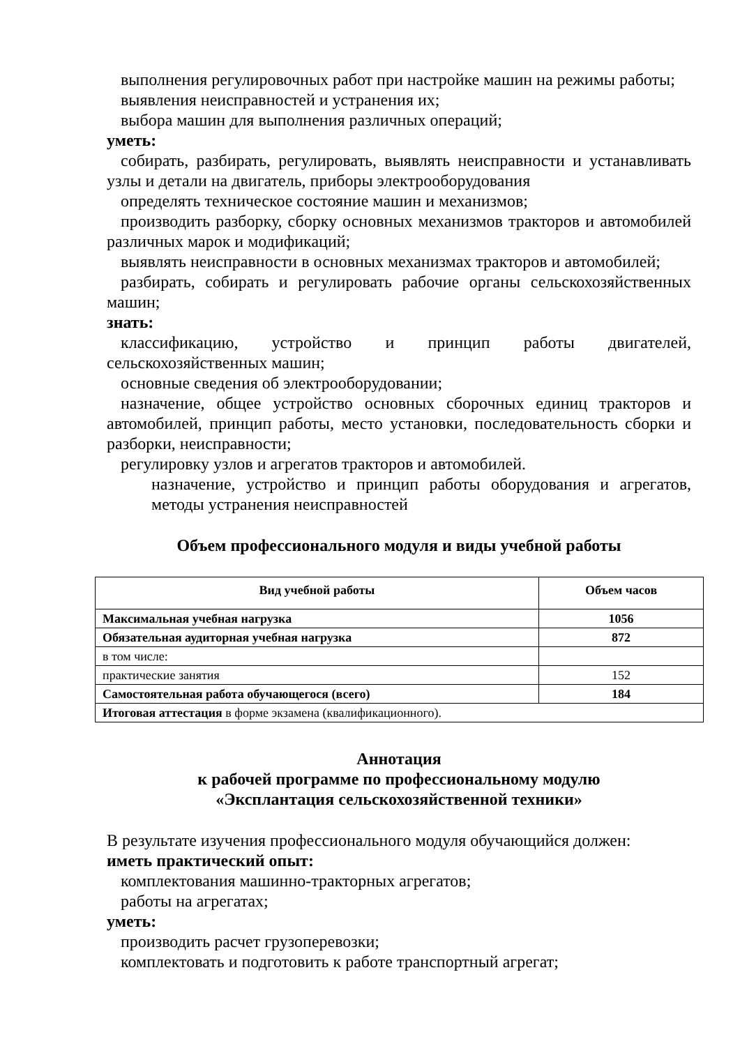выполнения регулировочных работ при настройке машин на режимы работы;
выявления неисправностей и устранения их;
выбора машин для выполнения различных операций;
уметь:
собирать, разбирать, регулировать, выявлять неисправности и устанавливать узлы и детали на двигатель, приборы электрооборудования
определять техническое состояние машин и механизмов;
производить разборку, сборку основных механизмов тракторов и автомобилей различных марок и модификаций;
выявлять неисправности в основных механизмах тракторов и автомобилей;
разбирать, собирать и регулировать рабочие органы сельскохозяйственных машин;
знать:
классификацию, устройство и принцип работы двигателей, сельскохозяйственных машин;
основные сведения об электрооборудовании;
назначение, общее устройство основных сборочных единиц тракторов и автомобилей, принцип работы, место установки, последовательность сборки и разборки, неисправности;
регулировку узлов и агрегатов тракторов и автомобилей.
назначение, устройство и принцип работы оборудования и агрегатов, методы устранения неисправностей
Объем профессионального модуля и виды учебной работы
| Вид учебной работы | Объем часов |
| --- | --- |
| Максимальная учебная нагрузка | 1056 |
| Обязательная аудиторная учебная нагрузка | 872 |
| в том числе: | |
| практические занятия | 152 |
| Самостоятельная работа обучающегося (всего) | 184 |
| Итоговая аттестация в форме экзамена (квалификационного). | |
Аннотация
к рабочей программе по профессиональному модулю
«Эксплантация сельскохозяйственной техники»
В результате изучения профессионального модуля обучающийся должен:
иметь практический опыт:
комплектования машинно-тракторных агрегатов;
работы на агрегатах;
уметь:
производить расчет грузоперевозки;
комплектовать и подготовить к работе транспортный агрегат;